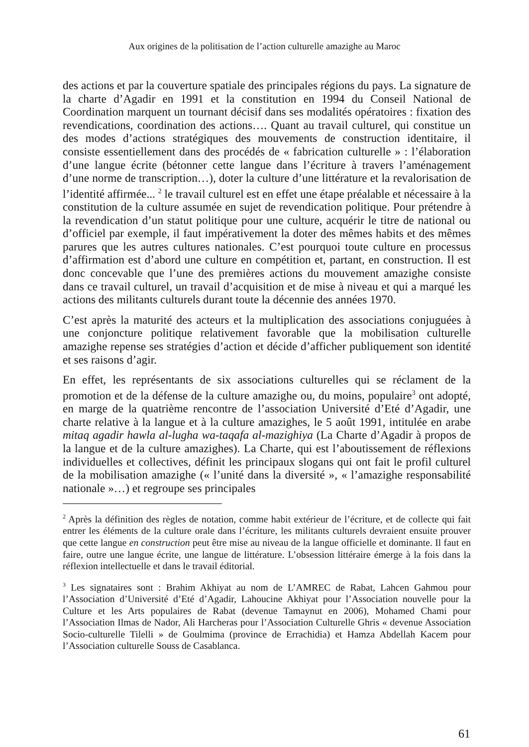Aux origines de la politisation de l’action culturelle amazighe au Maroc
des actions et par la couverture spatiale des principales régions du pays. La signature de la charte d’Agadir en 1991 et la constitution en 1994 du Conseil National de Coordination marquent un tournant décisif dans ses modalités opératoires : fixation des revendications, coordination des actions…. Quant au travail culturel, qui constitue un des modes d’actions stratégiques des mouvements de construction identitaire, il consiste essentiellement dans des procédés de « fabrication culturelle » : l’élaboration d’une langue écrite (bétonner cette langue dans l’écriture à travers l’aménagement d’une norme de transcription…), doter la culture d’une littérature et la revalorisation de l’identité affirmée... <sup>2</sup> le travail culturel est en effet une étape préalable et nécessaire à la constitution de la culture assumée en sujet de revendication politique. Pour prétendre à la revendication d’un statut politique pour une culture, acquérir le titre de national ou d’officiel par exemple, il faut impérativement la doter des mêmes habits et des mêmes parures que les autres cultures nationales. C’est pourquoi toute culture en processus d’affirmation est d’abord une culture en compétition et, partant, en construction. Il est donc concevable que l’une des premières actions du mouvement amazighe consiste dans ce travail culturel, un travail d’acquisition et de mise à niveau et qui a marqué les actions des militants culturels durant toute la décennie des années 1970.
C’est après la maturité des acteurs et la multiplication des associations conjuguées à une conjoncture politique relativement favorable que la mobilisation culturelle amazighe repense ses stratégies d’action et décide d’afficher publiquement son identité et ses raisons d’agir.
En effet, les représentants de six associations culturelles qui se réclament de la promotion et de la défense de la culture amazighe ou, du moins, populaire<sup>3</sup> ont adopté, en marge de la quatrième rencontre de l’association Université d’Eté d’Agadir, une charte relative à la langue et à la culture amazighes, le 5 août 1991, intitulée en arabe mitaq agadir hawla al-lugha wa-taqafa al-mazighiya (La Charte d’Agadir à propos de la langue et de la culture amazighes). La Charte, qui est l’aboutissement de réflexions individuelles et collectives, définit les principaux slogans qui ont fait le profil culturel de la mobilisation amazighe (« l’unité dans la diversité », « l’amazighe responsabilité nationale »…) et regroupe ses principales
<sup>2</sup> Après la définition des règles de notation, comme habit extérieur de l’écriture, et de collecte qui fait entrer les éléments de la culture orale dans l’écriture, les militants culturels devraient ensuite prouver que cette langue en construction peut être mise au niveau de la langue officielle et dominante. Il faut en faire, outre une langue écrite, une langue de littérature. L’obsession littéraire émerge à la fois dans la réflexion intellectuelle et dans le travail éditorial.
<sup>3</sup> Les signataires sont : Brahim Akhiyat au nom de L’AMREC de Rabat, Lahcen Gahmou pour l’Association d’Université d’Eté d’Agadir, Lahoucine Akhiyat pour l’Association nouvelle pour la Culture et les Arts populaires de Rabat (devenue Tamaynut en 2006), Mohamed Chami pour l’Association Ilmas de Nador, Ali Harcheras pour l’Association Culturelle Ghris « devenue Association Socio-culturelle Tilelli » de Goulmima (province de Errachidia) et Hamza Abdellah Kacem pour l’Association culturelle Souss de Casablanca.
61